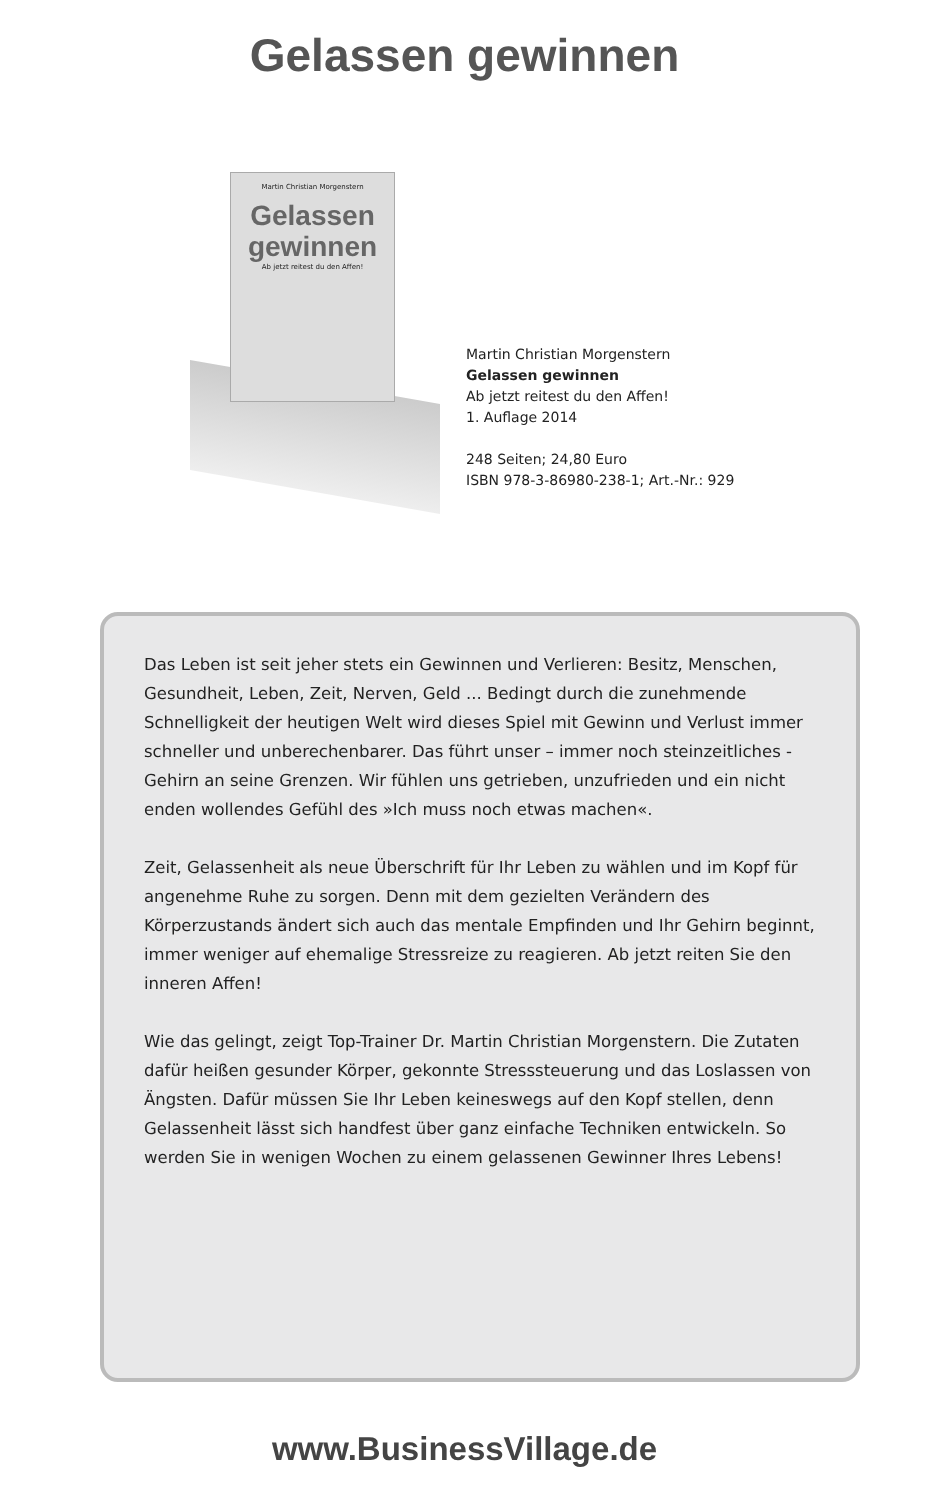Gelassen gewinnen
Martin Christian Morgenstern
Gelassen gewinnen
Ab jetzt reitest du den Affen!
Martin Christian Morgenstern
Gelassen gewinnen
Ab jetzt reitest du den Affen!
1. Auflage 2014
248 Seiten; 24,80 Euro
ISBN 978-3-86980-238-1; Art.-Nr.: 929
Das Leben ist seit jeher stets ein Gewinnen und Verlieren: Besitz, Menschen, Gesundheit, Leben, Zeit, Nerven, Geld ... Bedingt durch die zunehmende Schnelligkeit der heutigen Welt wird dieses Spiel mit Gewinn und Verlust immer schneller und unberechenbarer. Das führt unser – immer noch steinzeitliches - Gehirn an seine Grenzen. Wir fühlen uns getrieben, unzufrieden und ein nicht enden wollendes Gefühl des »Ich muss noch etwas machen«.
Zeit, Gelassenheit als neue Überschrift für Ihr Leben zu wählen und im Kopf für angenehme Ruhe zu sorgen. Denn mit dem gezielten Verändern des Körperzustands ändert sich auch das mentale Empfinden und Ihr Gehirn beginnt, immer weniger auf ehemalige Stressreize zu reagieren. Ab jetzt reiten Sie den inneren Affen!
Wie das gelingt, zeigt Top-Trainer Dr. Martin Christian Morgenstern. Die Zutaten dafür heißen gesunder Körper, gekonnte Stresssteuerung und das Loslassen von Ängsten. Dafür müssen Sie Ihr Leben keineswegs auf den Kopf stellen, denn Gelassenheit lässt sich handfest über ganz einfache Techniken entwickeln. So werden Sie in wenigen Wochen zu einem gelassenen Gewinner Ihres Lebens!
www.BusinessVillage.de